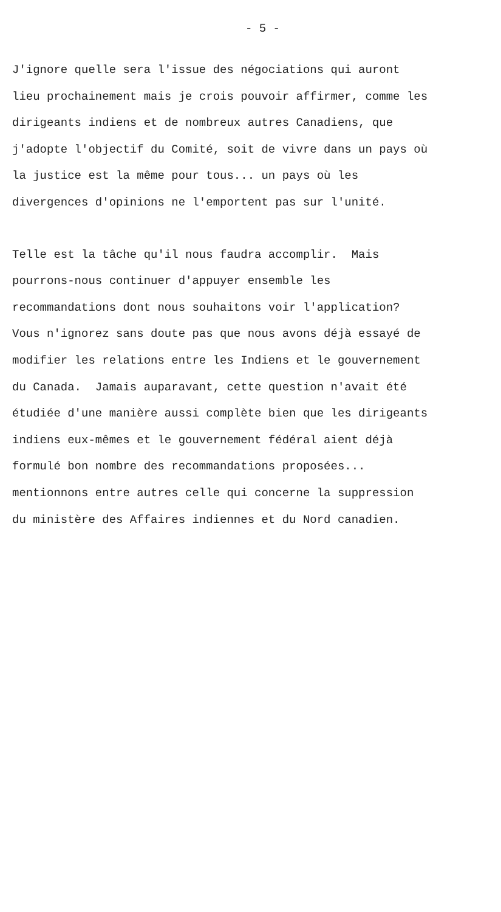- 5 -
J'ignore quelle sera l'issue des négociations qui auront lieu prochainement mais je crois pouvoir affirmer, comme les dirigeants indiens et de nombreux autres Canadiens, que j'adopte l'objectif du Comité, soit de vivre dans un pays où la justice est la même pour tous... un pays où les divergences d'opinions ne l'emportent pas sur l'unité.
Telle est la tâche qu'il nous faudra accomplir. Mais pourrons-nous continuer d'appuyer ensemble les recommandations dont nous souhaitons voir l'application? Vous n'ignorez sans doute pas que nous avons déjà essayé de modifier les relations entre les Indiens et le gouvernement du Canada. Jamais auparavant, cette question n'avait été étudiée d'une manière aussi complète bien que les dirigeants indiens eux-mêmes et le gouvernement fédéral aient déjà formulé bon nombre des recommandations proposées... mentionnons entre autres celle qui concerne la suppression du ministère des Affaires indiennes et du Nord canadien.